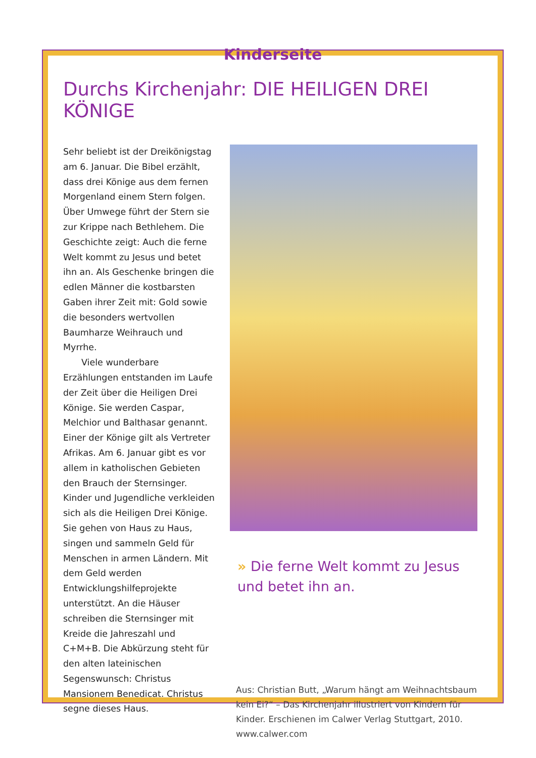Kinderseite
Durchs Kirchenjahr: DIE HEILIGEN DREI KÖNIGE
Sehr beliebt ist der Dreikönigstag am 6. Januar. Die Bibel erzählt, dass drei Könige aus dem fernen Morgenland einem Stern folgen. Über Umwege führt der Stern sie zur Krippe nach Bethlehem. Die Geschichte zeigt: Auch die ferne Welt kommt zu Jesus und betet ihn an. Als Geschenke bringen die edlen Männer die kostbarsten Gaben ihrer Zeit mit: Gold sowie die besonders wertvollen Baumharze Weihrauch und Myrrhe.
Viele wunderbare Erzählungen entstanden im Laufe der Zeit über die Heiligen Drei Könige. Sie werden Caspar, Melchior und Balthasar genannt. Einer der Könige gilt als Vertreter Afrikas. Am 6. Januar gibt es vor allem in katholischen Gebieten den Brauch der Sternsinger. Kinder und Jugendliche verkleiden sich als die Heiligen Drei Könige. Sie gehen von Haus zu Haus, singen und sammeln Geld für Menschen in armen Ländern. Mit dem Geld werden Entwicklungshilfeprojekte unterstützt. An die Häuser schreiben die Sternsinger mit Kreide die Jahreszahl und C+M+B. Die Abkürzung steht für den alten lateinischen Segenswunsch: Christus Mansionem Benedicat. Christus segne dieses Haus.
» Die ferne Welt kommt zu Jesus und betet ihn an.
Aus: Christian Butt, „Warum hängt am Weihnachtsbaum kein Ei?“ – Das Kirchenjahr illustriert von Kindern für Kinder. Erschienen im Calwer Verlag Stuttgart, 2010. www.calwer.com